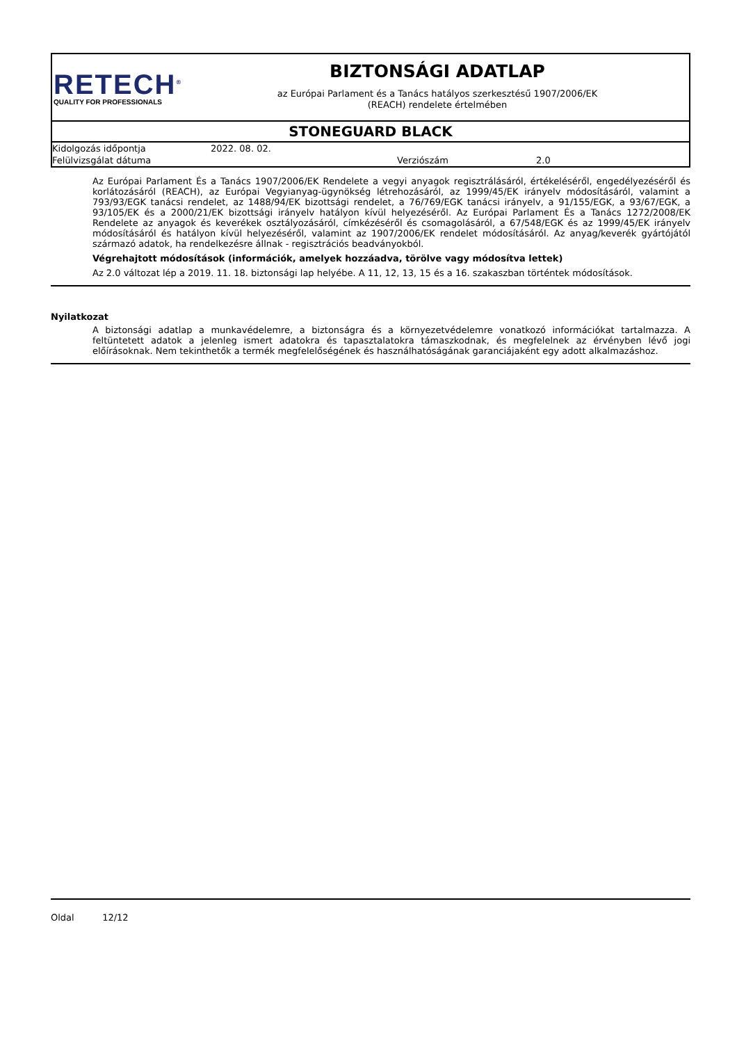RETECH<sup>®</sup>
QUALITY FOR PROFESSIONALS
BIZTONSÁGI ADATLAP
az Európai Parlament és a Tanács hatályos szerkesztésű 1907/2006/EK
(REACH) rendelete értelmében
STONEGUARD BLACK
Kidolgozás időpontja 2022. 08. 02.
Felülvizsgálat dátuma Verziószám 2.0
Az Európai Parlament És a Tanács 1907/2006/EK Rendelete a vegyi anyagok regisztrálásáról, értékeléséről, engedélyezéséről és korlátozásáról (REACH), az Európai Vegyianyag-ügynökség létrehozásáról, az 1999/45/EK irányelv módosításáról, valamint a 793/93/EGK tanácsi rendelet, az 1488/94/EK bizottsági rendelet, a 76/769/EGK tanácsi irányelv, a 91/155/EGK, a 93/67/EGK, a 93/105/EK és a 2000/21/EK bizottsági irányelv hatályon kívül helyezéséről. Az Európai Parlament És a Tanács 1272/2008/EK Rendelete az anyagok és keverékek osztályozásáról, címkézéséről és csomagolásáról, a 67/548/EGK és az 1999/45/EK irányelv módosításáról és hatályon kívül helyezéséről, valamint az 1907/2006/EK rendelet módosításáról. Az anyag/keverék gyártójától származó adatok, ha rendelkezésre állnak - regisztrációs beadványokból.
Végrehajtott módosítások (információk, amelyek hozzáadva, törölve vagy módosítva lettek)
Az 2.0 változat lép a 2019. 11. 18. biztonsági lap helyébe. A 11, 12, 13, 15 és a 16. szakaszban történtek módosítások.
Nyilatkozat
A biztonsági adatlap a munkavédelemre, a biztonságra és a környezetvédelemre vonatkozó információkat tartalmazza. A feltüntetett adatok a jelenleg ismert adatokra és tapasztalatokra támaszkodnak, és megfelelnek az érvényben lévő jogi előírásoknak. Nem tekinthetők a termék megfelelőségének és használhatóságának garanciájaként egy adott alkalmazáshoz.
Oldal 12/12